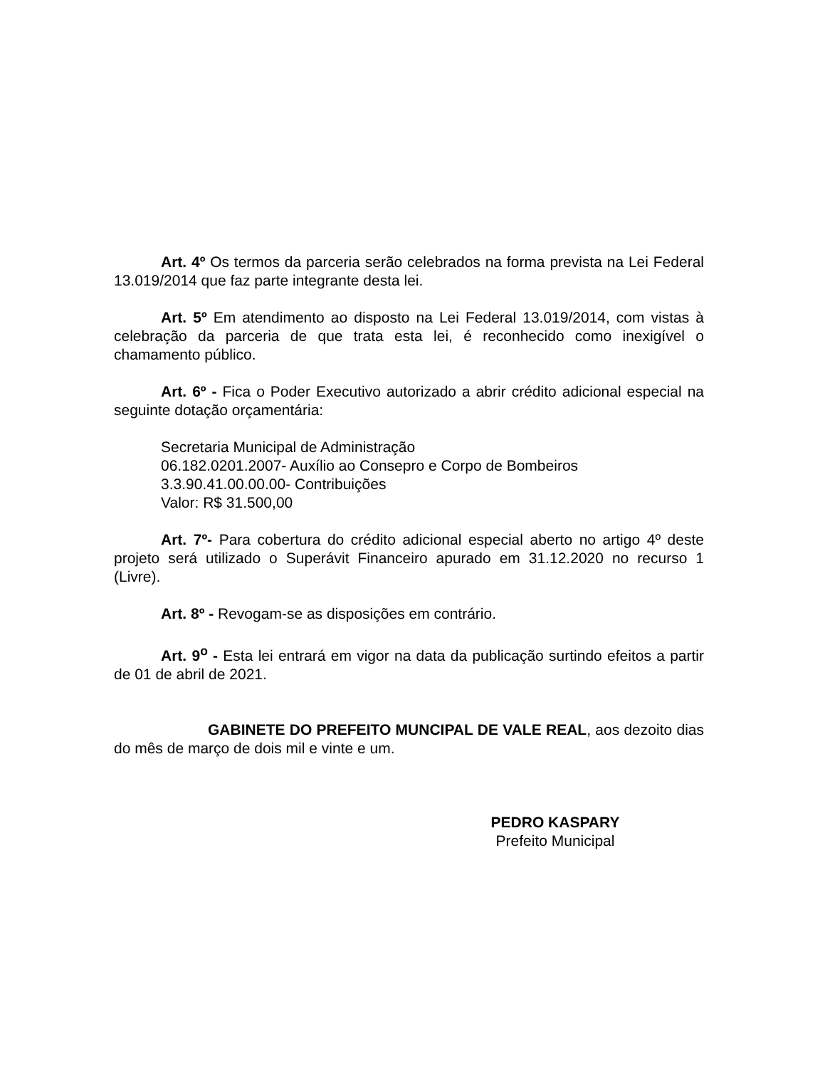Art. 4º Os termos da parceria serão celebrados na forma prevista na Lei Federal 13.019/2014 que faz parte integrante desta lei.
Art. 5º Em atendimento ao disposto na Lei Federal 13.019/2014, com vistas à celebração da parceria de que trata esta lei, é reconhecido como inexigível o chamamento público.
Art. 6º - Fica o Poder Executivo autorizado a abrir crédito adicional especial na seguinte dotação orçamentária:
Secretaria Municipal de Administração
06.182.0201.2007- Auxílio ao Consepro e Corpo de Bombeiros
3.3.90.41.00.00.00- Contribuições
Valor: R$ 31.500,00
Art. 7º- Para cobertura do crédito adicional especial aberto no artigo 4º deste projeto será utilizado o Superávit Financeiro apurado em 31.12.2020 no recurso 1 (Livre).
Art. 8º - Revogam-se as disposições em contrário.
Art. 9<sup>o</sup> - Esta lei entrará em vigor na data da publicação surtindo efeitos a partir de 01 de abril de 2021.
GABINETE DO PREFEITO MUNCIPAL DE VALE REAL, aos dezoito dias do mês de março de dois mil e vinte e um.
PEDRO KASPARY
Prefeito Municipal